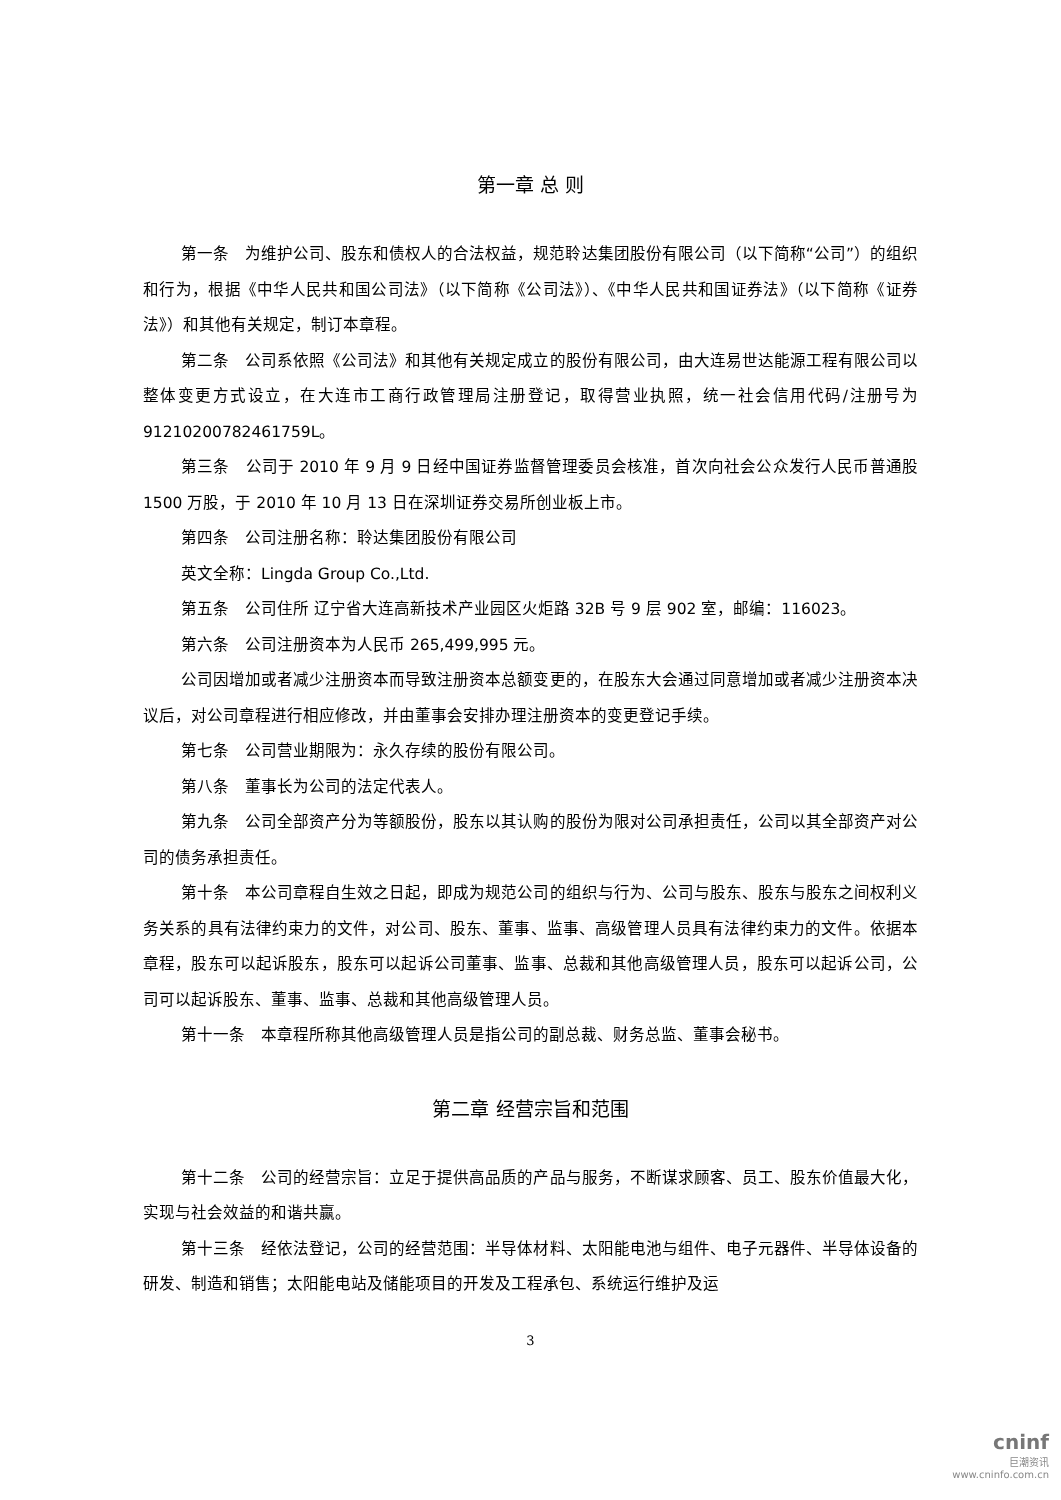第一章 总 则
第一条　为维护公司、股东和债权人的合法权益，规范聆达集团股份有限公司（以下简称“公司”）的组织和行为，根据《中华人民共和国公司法》（以下简称《公司法》）、《中华人民共和国证券法》（以下简称《证券法》）和其他有关规定，制订本章程。
第二条　公司系依照《公司法》和其他有关规定成立的股份有限公司，由大连易世达能源工程有限公司以整体变更方式设立，在大连市工商行政管理局注册登记，取得营业执照，统一社会信用代码/注册号为 91210200782461759L。
第三条　公司于 2010 年 9 月 9 日经中国证券监督管理委员会核准，首次向社会公众发行人民币普通股 1500 万股，于 2010 年 10 月 13 日在深圳证券交易所创业板上市。
第四条　公司注册名称：聆达集团股份有限公司
英文全称：Lingda Group Co.,Ltd.
第五条　公司住所 辽宁省大连高新技术产业园区火炬路 32B 号 9 层 902 室，邮编：116023。
第六条　公司注册资本为人民币 265,499,995 元。
公司因增加或者减少注册资本而导致注册资本总额变更的，在股东大会通过同意增加或者减少注册资本决议后，对公司章程进行相应修改，并由董事会安排办理注册资本的变更登记手续。
第七条　公司营业期限为：永久存续的股份有限公司。
第八条　董事长为公司的法定代表人。
第九条　公司全部资产分为等额股份，股东以其认购的股份为限对公司承担责任，公司以其全部资产对公司的债务承担责任。
第十条　本公司章程自生效之日起，即成为规范公司的组织与行为、公司与股东、股东与股东之间权利义务关系的具有法律约束力的文件，对公司、股东、董事、监事、高级管理人员具有法律约束力的文件。依据本章程，股东可以起诉股东，股东可以起诉公司董事、监事、总裁和其他高级管理人员，股东可以起诉公司，公司可以起诉股东、董事、监事、总裁和其他高级管理人员。
第十一条　本章程所称其他高级管理人员是指公司的副总裁、财务总监、董事会秘书。
第二章 经营宗旨和范围
第十二条　公司的经营宗旨：立足于提供高品质的产品与服务，不断谋求顾客、员工、股东价值最大化，实现与社会效益的和谐共赢。
第十三条　经依法登记，公司的经营范围：半导体材料、太阳能电池与组件、电子元器件、半导体设备的研发、制造和销售；太阳能电站及储能项目的开发及工程承包、系统运行维护及运
3
cninf
巨潮资讯
www.cninfo.com.cn